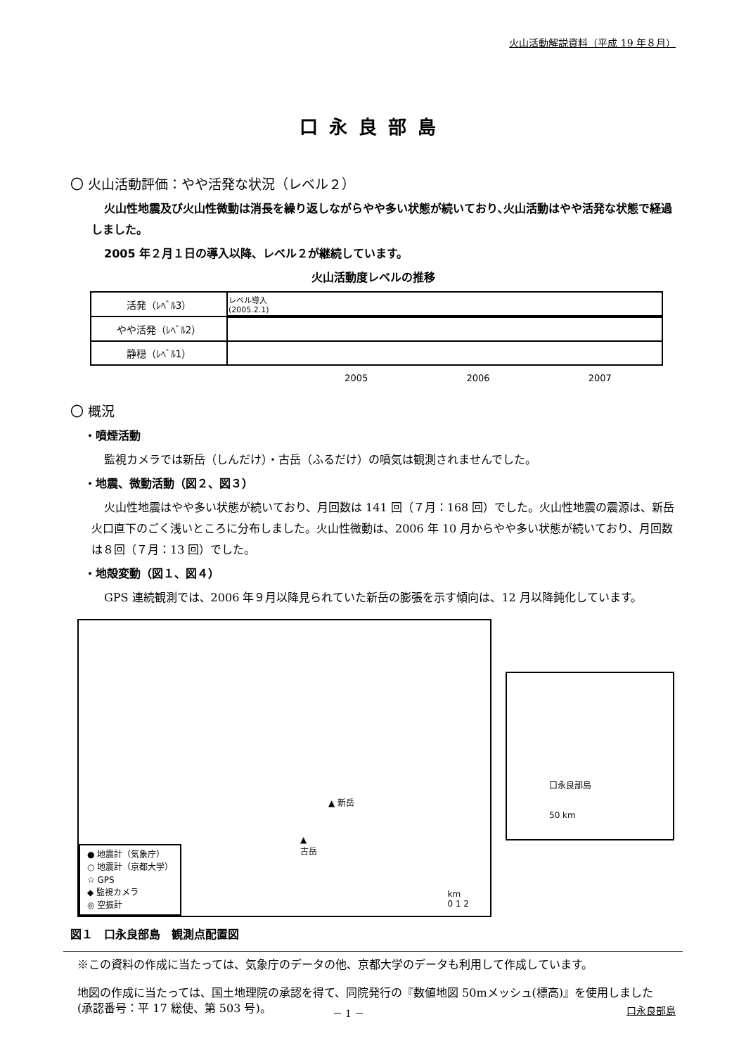火山活動解説資料（平成 19 年８月）
口永良部島
〇 火山活動評価：やや活発な状況（レベル２）
火山性地震及び火山性微動は消長を繰り返しながらやや多い状態が続いており､火山活動はやや活発な状態で経過しました。
2005 年２月１日の導入以降、レベル２が継続しています。
火山活動度レベルの推移
| 活発（ﾚﾍﾞﾙ3） | レベル導入 (2005.2.1) |
| やや活発（ﾚﾍﾞﾙ2） | |
| 静穏（ﾚﾍﾞﾙ1） | |
2005 2006 2007
〇 概況
・噴煙活動
監視カメラでは新岳（しんだけ）・古岳（ふるだけ）の噴気は観測されませんでした。
・地震、微動活動（図２、図３）
火山性地震はやや多い状態が続いており、月回数は 141 回（７月：168 回）でした。火山性地震の震源は、新岳火口直下のごく浅いところに分布しました。火山性微動は、2006 年 10 月からやや多い状態が続いており、月回数は８回（７月：13 回）でした。
・地殻変動（図１、図４）
GPS 連続観測では、2006 年９月以降見られていた新岳の膨張を示す傾向は、12 月以降鈍化しています。
▲ 新岳
▲
古岳
km
0 1 2
● 地震計（気象庁）
○ 地震計（京都大学）
☆ GPS
◆ 監視カメラ
◎ 空振計
口永良部島
50 km
図１　口永良部島　観測点配置図
※この資料の作成に当たっては、気象庁のデータの他、京都大学のデータも利用して作成しています。
地図の作成に当たっては、国土地理院の承認を得て、同院発行の『数値地図 50mメッシュ(標高)』を使用しました(承認番号：平 17 総使、第 503 号)。
－ 1 － 口永良部島